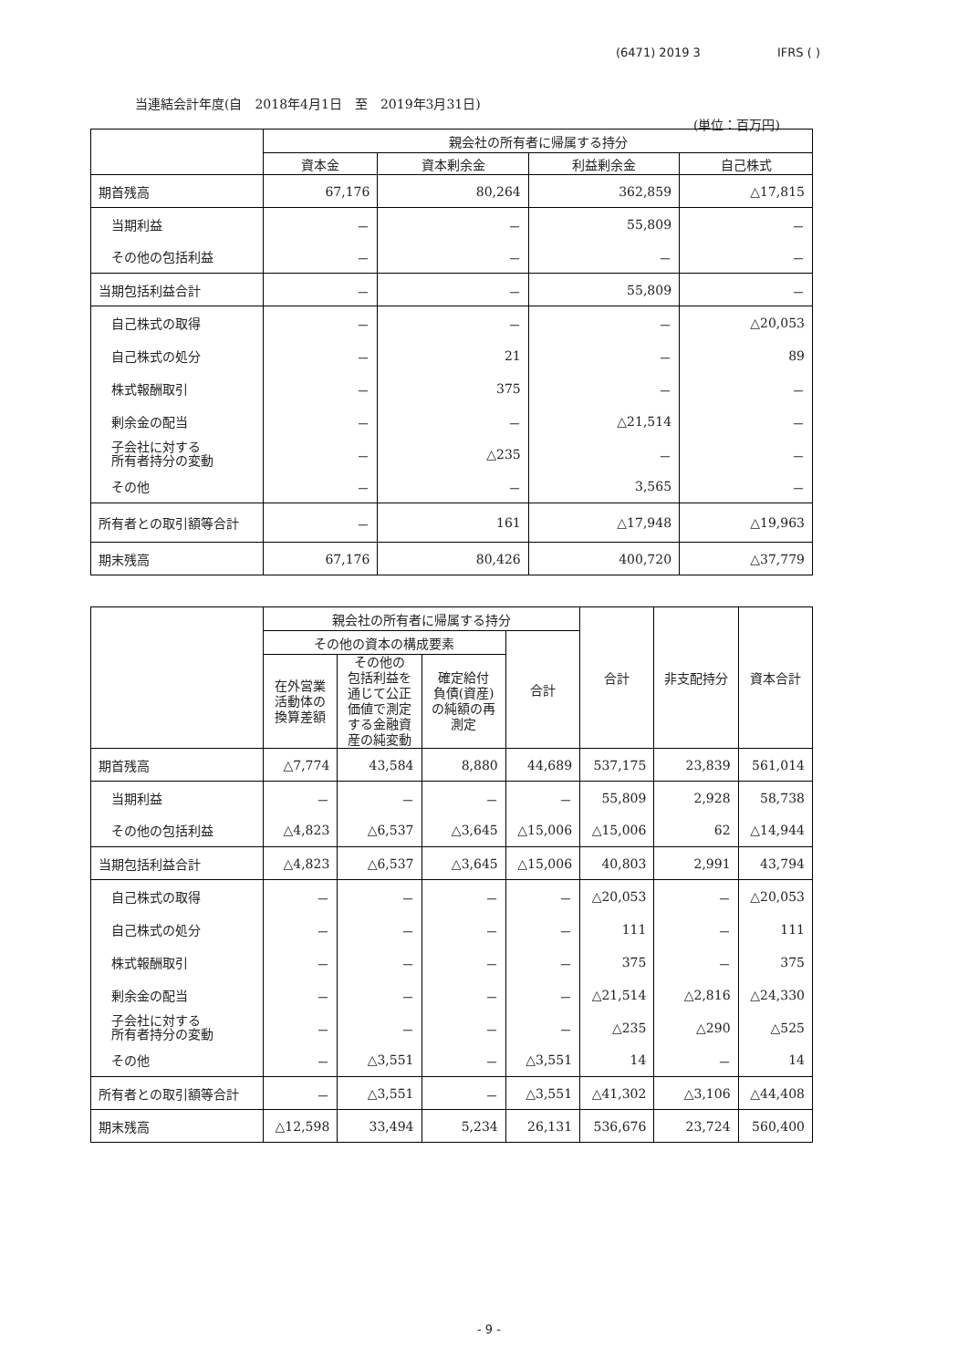(6471) 2019 3 IFRS ( )
当連結会計年度(自　2018年4月1日　至　2019年3月31日)
(単位：百万円)
| | 親会社の所有者に帰属する持分 | | | |
| --- | --- | --- | --- | --- |
| | 資本金 | 資本剰余金 | 利益剰余金 | 自己株式 |
| 期首残高 | 67,176 | 80,264 | 362,859 | △17,815 |
| 当期利益 | － | － | 55,809 | － |
| その他の包括利益 | － | － | － | － |
| 当期包括利益合計 | － | － | 55,809 | － |
| 自己株式の取得 | － | － | － | △20,053 |
| 自己株式の処分 | － | 21 | － | 89 |
| 株式報酬取引 | － | 375 | － | － |
| 剰余金の配当 | － | － | △21,514 | － |
| 子会社に対する 所有者持分の変動 | － | △235 | － | － |
| その他 | － | － | 3,565 | － |
| 所有者との取引額等合計 | － | 161 | △17,948 | △19,963 |
| 期末残高 | 67,176 | 80,426 | 400,720 | △37,779 |
| | 親会社の所有者に帰属する持分 | | | | 合計 | 非支配持分 | 資本合計 |
| --- | --- | --- | --- | --- | --- | --- | --- |
| | その他の資本の構成要素 | | | 合計 | | | |
| | 在外営業 活動体の 換算差額 | その他の 包括利益を 通じて公正 価値で測定 する金融資 産の純変動 | 確定給付 負債(資産) の純額の再 測定 | | | | |
| 期首残高 | △7,774 | 43,584 | 8,880 | 44,689 | 537,175 | 23,839 | 561,014 |
| 当期利益 | － | － | － | － | 55,809 | 2,928 | 58,738 |
| その他の包括利益 | △4,823 | △6,537 | △3,645 | △15,006 | △15,006 | 62 | △14,944 |
| 当期包括利益合計 | △4,823 | △6,537 | △3,645 | △15,006 | 40,803 | 2,991 | 43,794 |
| 自己株式の取得 | － | － | － | － | △20,053 | － | △20,053 |
| 自己株式の処分 | － | － | － | － | 111 | － | 111 |
| 株式報酬取引 | － | － | － | － | 375 | － | 375 |
| 剰余金の配当 | － | － | － | － | △21,514 | △2,816 | △24,330 |
| 子会社に対する 所有者持分の変動 | － | － | － | － | △235 | △290 | △525 |
| その他 | － | △3,551 | － | △3,551 | 14 | － | 14 |
| 所有者との取引額等合計 | － | △3,551 | － | △3,551 | △41,302 | △3,106 | △44,408 |
| 期末残高 | △12,598 | 33,494 | 5,234 | 26,131 | 536,676 | 23,724 | 560,400 |
- 9 -